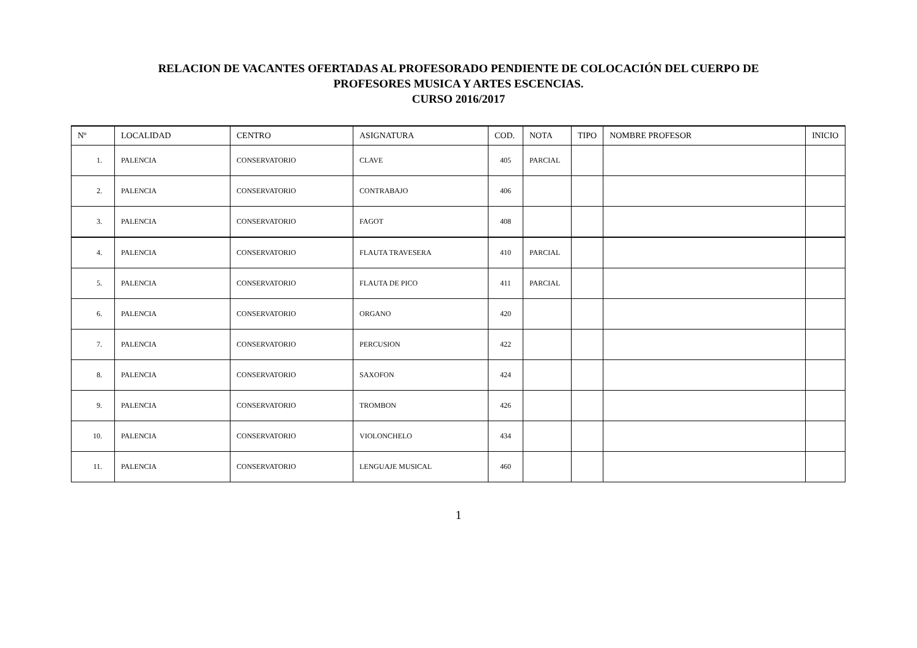RELACION DE VACANTES OFERTADAS AL PROFESORADO PENDIENTE DE COLOCACIÓN DEL CUERPO DE
PROFESORES MUSICA Y ARTES ESCENCIAS.
CURSO 2016/2017
| Nº | LOCALIDAD | CENTRO | ASIGNATURA | COD. | NOTA | TIPO | NOMBRE PROFESOR | INICIO |
| --- | --- | --- | --- | --- | --- | --- | --- | --- |
| 1. | PALENCIA | CONSERVATORIO | CLAVE | 405 | PARCIAL | | | |
| 2. | PALENCIA | CONSERVATORIO | CONTRABAJO | 406 | | | | |
| 3. | PALENCIA | CONSERVATORIO | FAGOT | 408 | | | | |
| 4. | PALENCIA | CONSERVATORIO | FLAUTA TRAVESERA | 410 | PARCIAL | | | |
| 5. | PALENCIA | CONSERVATORIO | FLAUTA DE PICO | 411 | PARCIAL | | | |
| 6. | PALENCIA | CONSERVATORIO | ORGANO | 420 | | | | |
| 7. | PALENCIA | CONSERVATORIO | PERCUSION | 422 | | | | |
| 8. | PALENCIA | CONSERVATORIO | SAXOFON | 424 | | | | |
| 9. | PALENCIA | CONSERVATORIO | TROMBON | 426 | | | | |
| 10. | PALENCIA | CONSERVATORIO | VIOLONCHELO | 434 | | | | |
| 11. | PALENCIA | CONSERVATORIO | LENGUAJE MUSICAL | 460 | | | | |
1